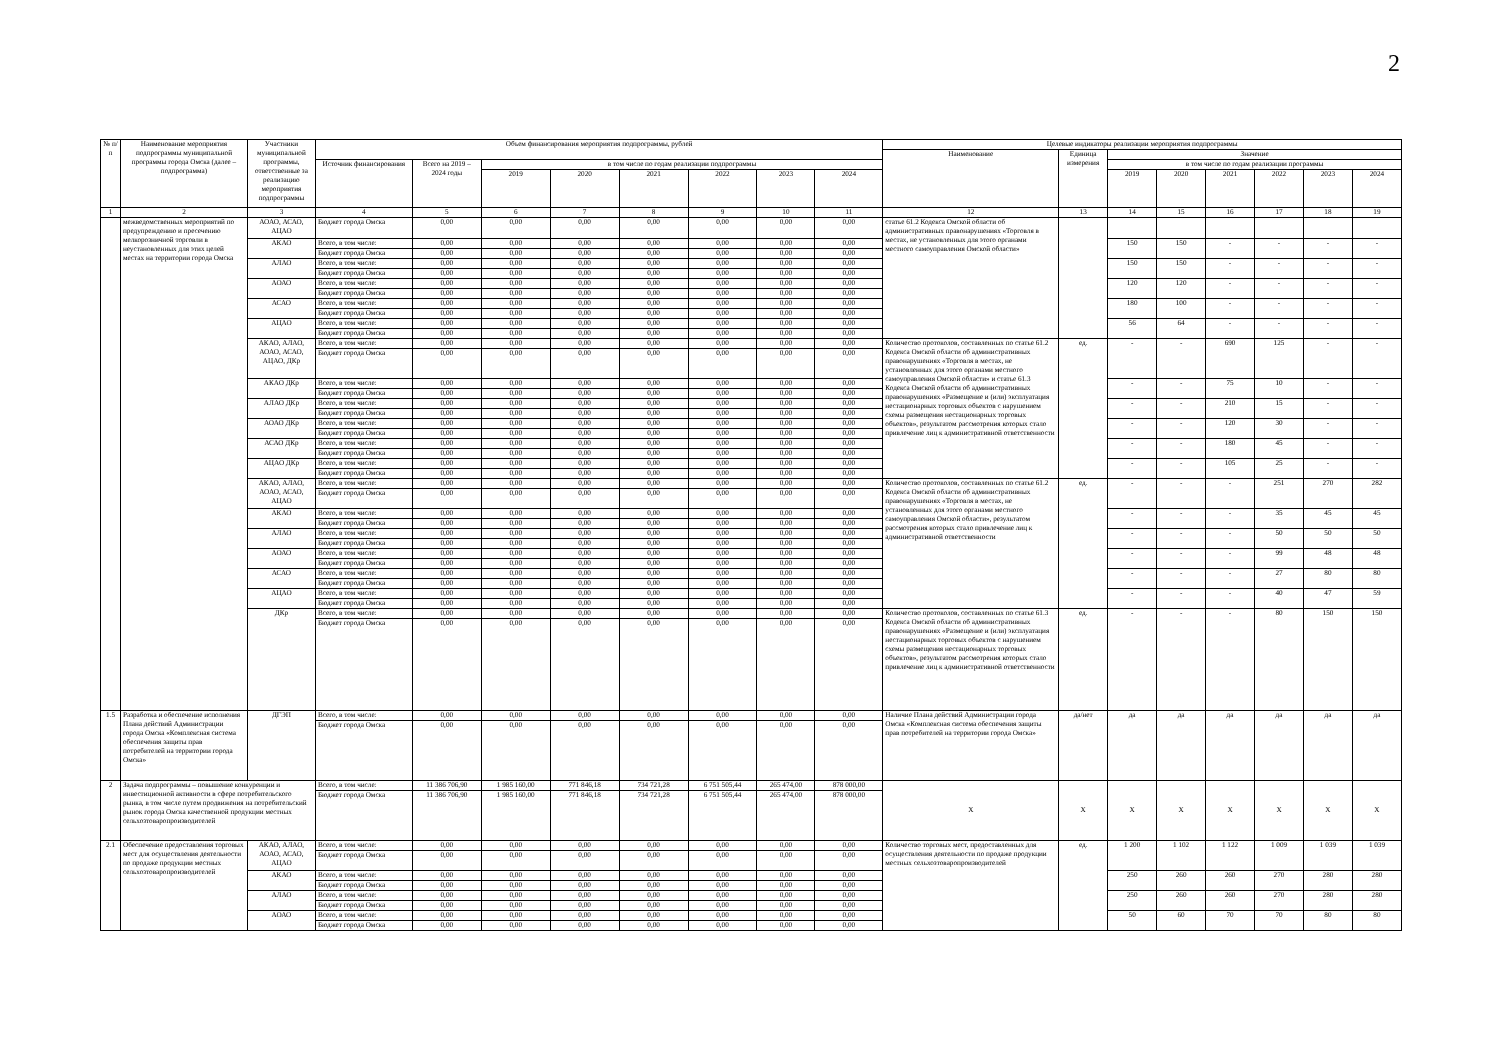2
| № п/п | Наименование мероприятия подпрограммы муниципальной программы города Омска (далее – подпрограмма) | Участники муниципальной программы, ответственные за реализацию мероприятия подпрограммы | Объем финансирования мероприятия подпрограммы, рублей | | | | | | | | Целевые индикаторы реализации мероприятия подпрограммы | | | | | | | |
| --- | --- | --- | --- | --- | --- | --- | --- | --- | --- | --- | --- | --- | --- | --- | --- | --- | --- | --- |
| | | | | | | | | | | | Наименование | Единица измерения | Значение | | | | | |
| | | | Источник финансирования | Всего на 2019 – 2024 годы | в том числе по годам реализации подпрограммы | | | | | | | | в том числе по годам реализации программы | | | | | |
| | | | | | 2019 | 2020 | 2021 | 2022 | 2023 | 2024 | | | 2019 | 2020 | 2021 | 2022 | 2023 | 2024 |
| 1 | 2 | 3 | 4 | 5 | 6 | 7 | 8 | 9 | 10 | 11 | 12 | 13 | 14 | 15 | 16 | 17 | 18 | 19 |
| | межведомственных мероприятий по предупреждению и пресечению мелкорозничной торговли в неустановленных для этих целей местах на территории города Омска | АОАО, АСАО, АЦАО | Бюджет города Омска | 0,00 | 0,00 | 0,00 | 0,00 | 0,00 | 0,00 | 0,00 | статье 61.2 Кодекса Омской области об административных правонарушениях «Торговля в местах, не установленных для этого органами местного самоуправления Омской области» | | | | | | | |
| | | АКАО | Всего, в том числе: | 0,00 | 0,00 | 0,00 | 0,00 | 0,00 | 0,00 | 0,00 | | | 150 | 150 | - | - | - | - |
| | | | Бюджет города Омска | 0,00 | 0,00 | 0,00 | 0,00 | 0,00 | 0,00 | 0,00 | | | | | | | | |
| | | АЛАО | Всего, в том числе: | 0,00 | 0,00 | 0,00 | 0,00 | 0,00 | 0,00 | 0,00 | | | 150 | 150 | - | - | - | - |
| | | | Бюджет города Омска | 0,00 | 0,00 | 0,00 | 0,00 | 0,00 | 0,00 | 0,00 | | | | | | | | |
| | | АОАО | Всего, в том числе: | 0,00 | 0,00 | 0,00 | 0,00 | 0,00 | 0,00 | 0,00 | | | 120 | 120 | - | - | - | - |
| | | | Бюджет города Омска | 0,00 | 0,00 | 0,00 | 0,00 | 0,00 | 0,00 | 0,00 | | | | | | | | |
| | | АСАО | Всего, в том числе: | 0,00 | 0,00 | 0,00 | 0,00 | 0,00 | 0,00 | 0,00 | | | 180 | 100 | - | - | - | - |
| | | | Бюджет города Омска | 0,00 | 0,00 | 0,00 | 0,00 | 0,00 | 0,00 | 0,00 | | | | | | | | |
| | | АЦАО | Всего, в том числе: | 0,00 | 0,00 | 0,00 | 0,00 | 0,00 | 0,00 | 0,00 | | | 56 | 64 | - | - | - | - |
| | | | Бюджет города Омска | 0,00 | 0,00 | 0,00 | 0,00 | 0,00 | 0,00 | 0,00 | | | | | | | | |
| | | АКАО, АЛАО, АОАО, АСАО, АЦАО, ДКр | Всего, в том числе: | 0,00 | 0,00 | 0,00 | 0,00 | 0,00 | 0,00 | 0,00 | Количество протоколов, составленных по статье 61.2 Кодекса Омской области об административных правонарушениях «Торговля в местах, не установленных для этого органами местного самоуправления Омской области» и статье 61.3 Кодекса Омской области об административных правонарушениях «Размещение и (или) эксплуатация нестационарных торговых объектов с нарушением схемы размещения нестационарных торговых объектов», результатом рассмотрения которых стало привлечение лиц к административной ответственности | ед. | - | - | 690 | 125 | - | - |
| | | | Бюджет города Омска | 0,00 | 0,00 | 0,00 | 0,00 | 0,00 | 0,00 | 0,00 | | | | | | | | |
| | | АКАО ДКр | Всего, в том числе: | 0,00 | 0,00 | 0,00 | 0,00 | 0,00 | 0,00 | 0,00 | | | - | - | 75 | 10 | - | - |
| | | | Бюджет города Омска | 0,00 | 0,00 | 0,00 | 0,00 | 0,00 | 0,00 | 0,00 | | | | | | | | |
| | | АЛАО ДКр | Всего, в том числе: | 0,00 | 0,00 | 0,00 | 0,00 | 0,00 | 0,00 | 0,00 | | | - | - | 210 | 15 | - | - |
| | | | Бюджет города Омска | 0,00 | 0,00 | 0,00 | 0,00 | 0,00 | 0,00 | 0,00 | | | | | | | | |
| | | АОАО ДКр | Всего, в том числе: | 0,00 | 0,00 | 0,00 | 0,00 | 0,00 | 0,00 | 0,00 | | | - | - | 120 | 30 | - | - |
| | | | Бюджет города Омска | 0,00 | 0,00 | 0,00 | 0,00 | 0,00 | 0,00 | 0,00 | | | | | | | | |
| | | АСАО ДКр | Всего, в том числе: | 0,00 | 0,00 | 0,00 | 0,00 | 0,00 | 0,00 | 0,00 | | | - | - | 180 | 45 | - | - |
| | | | Бюджет города Омска | 0,00 | 0,00 | 0,00 | 0,00 | 0,00 | 0,00 | 0,00 | | | | | | | | |
| | | АЦАО ДКр | Всего, в том числе: | 0,00 | 0,00 | 0,00 | 0,00 | 0,00 | 0,00 | 0,00 | | | - | - | 105 | 25 | - | - |
| | | | Бюджет города Омска | 0,00 | 0,00 | 0,00 | 0,00 | 0,00 | 0,00 | 0,00 | | | | | | | | |
| | | АКАО, АЛАО, АОАО, АСАО, АЦАО | Всего, в том числе: | 0,00 | 0,00 | 0,00 | 0,00 | 0,00 | 0,00 | 0,00 | Количество протоколов, составленных по статье 61.2 Кодекса Омской области об административных правонарушениях «Торговля в местах, не установленных для этого органами местного самоуправления Омской области», результатом рассмотрения которых стало привлечение лиц к административной ответственности | ед. | - | - | - | 251 | 270 | 282 |
| | | | Бюджет города Омска | 0,00 | 0,00 | 0,00 | 0,00 | 0,00 | 0,00 | 0,00 | | | | | | | | |
| | | АКАО | Всего, в том числе: | 0,00 | 0,00 | 0,00 | 0,00 | 0,00 | 0,00 | 0,00 | | | - | - | - | 35 | 45 | 45 |
| | | | Бюджет города Омска | 0,00 | 0,00 | 0,00 | 0,00 | 0,00 | 0,00 | 0,00 | | | | | | | | |
| | | АЛАО | Всего, в том числе: | 0,00 | 0,00 | 0,00 | 0,00 | 0,00 | 0,00 | 0,00 | | | - | - | - | 50 | 50 | 50 |
| | | | Бюджет города Омска | 0,00 | 0,00 | 0,00 | 0,00 | 0,00 | 0,00 | 0,00 | | | | | | | | |
| | | АОАО | Всего, в том числе: | 0,00 | 0,00 | 0,00 | 0,00 | 0,00 | 0,00 | 0,00 | | | - | - | - | 99 | 48 | 48 |
| | | | Бюджет города Омска | 0,00 | 0,00 | 0,00 | 0,00 | 0,00 | 0,00 | 0,00 | | | | | | | | |
| | | АСАО | Всего, в том числе: | 0,00 | 0,00 | 0,00 | 0,00 | 0,00 | 0,00 | 0,00 | | | - | - | - | 27 | 80 | 80 |
| | | | Бюджет города Омска | 0,00 | 0,00 | 0,00 | 0,00 | 0,00 | 0,00 | 0,00 | | | | | | | | |
| | | АЦАО | Всего, в том числе: | 0,00 | 0,00 | 0,00 | 0,00 | 0,00 | 0,00 | 0,00 | | | - | - | - | 40 | 47 | 59 |
| | | | Бюджет города Омска | 0,00 | 0,00 | 0,00 | 0,00 | 0,00 | 0,00 | 0,00 | | | | | | | | |
| | | ДКр | Всего, в том числе: | 0,00 | 0,00 | 0,00 | 0,00 | 0,00 | 0,00 | 0,00 | Количество протоколов, составленных по статье 61.3 Кодекса Омской области об административных правонарушениях «Размещение и (или) эксплуатация нестационарных торговых объектов с нарушением схемы размещения нестационарных торговых объектов», результатом рассмотрения которых стало привлечение лиц к административной ответственности | ед. | - | - | - | 80 | 150 | 150 |
| | | | Бюджет города Омска | 0,00 | 0,00 | 0,00 | 0,00 | 0,00 | 0,00 | 0,00 | | | | | | | | |
| 1.5 | Разработка и обеспечение исполнения Плана действий Администрации города Омска «Комплексная система обеспечения защиты прав потребителей на территории города Омска» | ДГЭП | Всего, в том числе: | 0,00 | 0,00 | 0,00 | 0,00 | 0,00 | 0,00 | 0,00 | Наличие Плана действий Администрации города Омска «Комплексная система обеспечения защиты прав потребителей на территории города Омска» | да/нет | да | да | да | да | да | да |
| | | | Бюджет города Омска | 0,00 | 0,00 | 0,00 | 0,00 | 0,00 | 0,00 | 0,00 | | | | | | | | |
| 2 | Задача подпрограммы – повышение конкуренции и инвестиционной активности в сфере потребительского рынка, в том числе путем продвижения на потребительский рынок города Омска качественной продукции местных сельхозтоваропроизводителей | | Всего, в том числе: | 11 386 706,90 | 1 985 160,00 | 771 846,18 | 734 721,28 | 6 751 505,44 | 265 474,00 | 878 000,00 | Х | Х | Х | Х | Х | Х | Х | Х |
| | | | Бюджет города Омска | 11 386 706,90 | 1 985 160,00 | 771 846,18 | 734 721,28 | 6 751 505,44 | 265 474,00 | 878 000,00 | | | | | | | | |
| 2.1 | Обеспечение предоставления торговых мест для осуществления деятельности по продаже продукции местных сельхозтоваропроизводителей | АКАО, АЛАО, АОАО, АСАО, АЦАО | Всего, в том числе: | 0,00 | 0,00 | 0,00 | 0,00 | 0,00 | 0,00 | 0,00 | Количество торговых мест, предоставленных для осуществления деятельности по продаже продукции местных сельхозтоваропроизводителей | ед. | 1 200 | 1 102 | 1 122 | 1 009 | 1 039 | 1 039 |
| | | | Бюджет города Омска | 0,00 | 0,00 | 0,00 | 0,00 | 0,00 | 0,00 | 0,00 | | | | | | | | |
| | | АКАО | Всего, в том числе: | 0,00 | 0,00 | 0,00 | 0,00 | 0,00 | 0,00 | 0,00 | | | 250 | 260 | 260 | 270 | 280 | 280 |
| | | | Бюджет города Омска | 0,00 | 0,00 | 0,00 | 0,00 | 0,00 | 0,00 | 0,00 | | | | | | | | |
| | | АЛАО | Всего, в том числе: | 0,00 | 0,00 | 0,00 | 0,00 | 0,00 | 0,00 | 0,00 | | | 250 | 260 | 260 | 270 | 280 | 280 |
| | | | Бюджет города Омска | 0,00 | 0,00 | 0,00 | 0,00 | 0,00 | 0,00 | 0,00 | | | | | | | | |
| | | АОАО | Всего, в том числе: | 0,00 | 0,00 | 0,00 | 0,00 | 0,00 | 0,00 | 0,00 | | | 50 | 60 | 70 | 70 | 80 | 80 |
| | | | Бюджет города Омска | 0,00 | 0,00 | 0,00 | 0,00 | 0,00 | 0,00 | 0,00 | | | | | | | | |